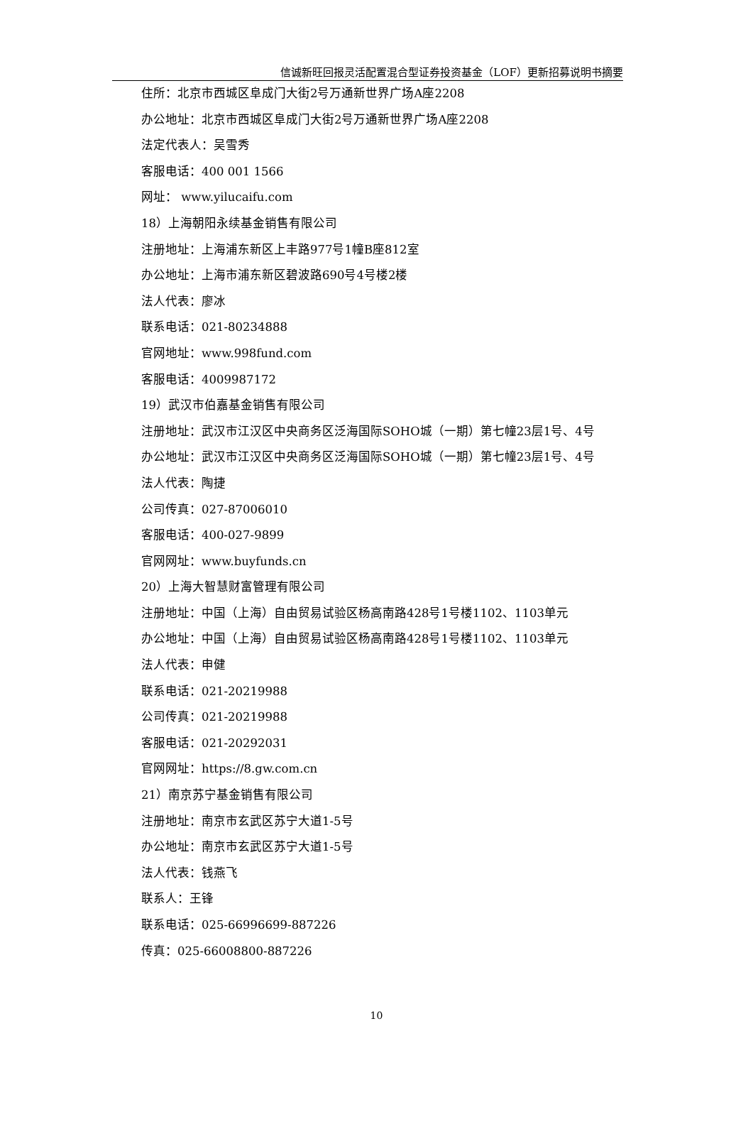信诚新旺回报灵活配置混合型证券投资基金（LOF）更新招募说明书摘要
住所：北京市西城区阜成门大街2号万通新世界广场A座2208
办公地址：北京市西城区阜成门大街2号万通新世界广场A座2208
法定代表人：吴雪秀
客服电话：400 001 1566
网址： www.yilucaifu.com
18）上海朝阳永续基金销售有限公司
注册地址：上海浦东新区上丰路977号1幢B座812室
办公地址：上海市浦东新区碧波路690号4号楼2楼
法人代表：廖冰
联系电话：021-80234888
官网地址：www.998fund.com
客服电话：4009987172
19）武汉市伯嘉基金销售有限公司
注册地址：武汉市江汉区中央商务区泛海国际SOHO城（一期）第七幢23层1号、4号
办公地址：武汉市江汉区中央商务区泛海国际SOHO城（一期）第七幢23层1号、4号
法人代表：陶捷
公司传真：027-87006010
客服电话：400-027-9899
官网网址：www.buyfunds.cn
20）上海大智慧财富管理有限公司
注册地址：中国（上海）自由贸易试验区杨高南路428号1号楼1102、1103单元
办公地址：中国（上海）自由贸易试验区杨高南路428号1号楼1102、1103单元
法人代表：申健
联系电话：021-20219988
公司传真：021-20219988
客服电话：021-20292031
官网网址：https://8.gw.com.cn
21）南京苏宁基金销售有限公司
注册地址：南京市玄武区苏宁大道1-5号
办公地址：南京市玄武区苏宁大道1-5号
法人代表：钱燕飞
联系人：王锋
联系电话：025-66996699-887226
传真：025-66008800-887226
10